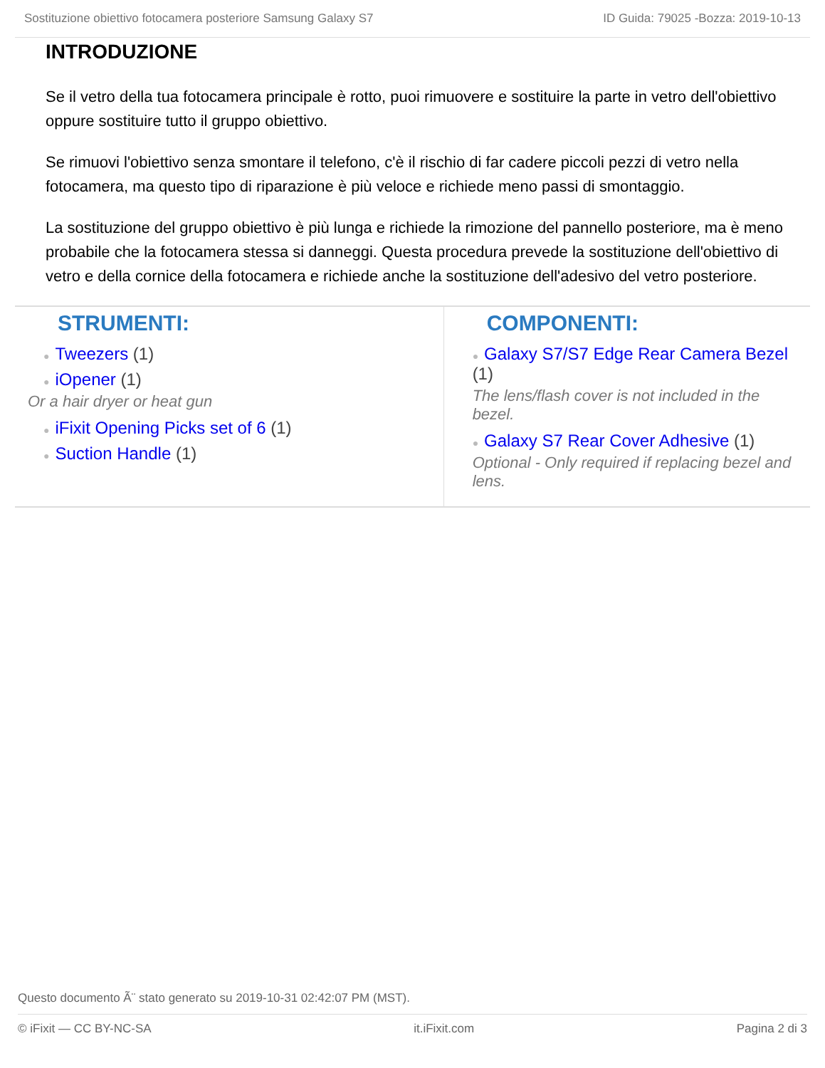Sostituzione obiettivo fotocamera posteriore Samsung Galaxy S7 ID Guida: 79025 -Bozza: 2019-10-13
INTRODUZIONE
Se il vetro della tua fotocamera principale è rotto, puoi rimuovere e sostituire la parte in vetro dell'obiettivo oppure sostituire tutto il gruppo obiettivo.
Se rimuovi l'obiettivo senza smontare il telefono, c'è il rischio di far cadere piccoli pezzi di vetro nella fotocamera, ma questo tipo di riparazione è più veloce e richiede meno passi di smontaggio.
La sostituzione del gruppo obiettivo è più lunga e richiede la rimozione del pannello posteriore, ma è meno probabile che la fotocamera stessa si danneggi. Questa procedura prevede la sostituzione dell'obiettivo di vetro e della cornice della fotocamera e richiede anche la sostituzione dell'adesivo del vetro posteriore.
STRUMENTI:
● Tweezers (1)
● iOpener (1)
Or a hair dryer or heat gun
● iFixit Opening Picks set of 6 (1)
● Suction Handle (1)
COMPONENTI:
● Galaxy S7/S7 Edge Rear Camera Bezel (1)
The lens/flash cover is not included in the bezel.
● Galaxy S7 Rear Cover Adhesive (1)
Optional - Only required if replacing bezel and lens.
Questo documento Ã¨ stato generato su 2019-10-31 02:42:07 PM (MST).
© iFixit — CC BY-NC-SA it.iFixit.com Pagina 2 di 3